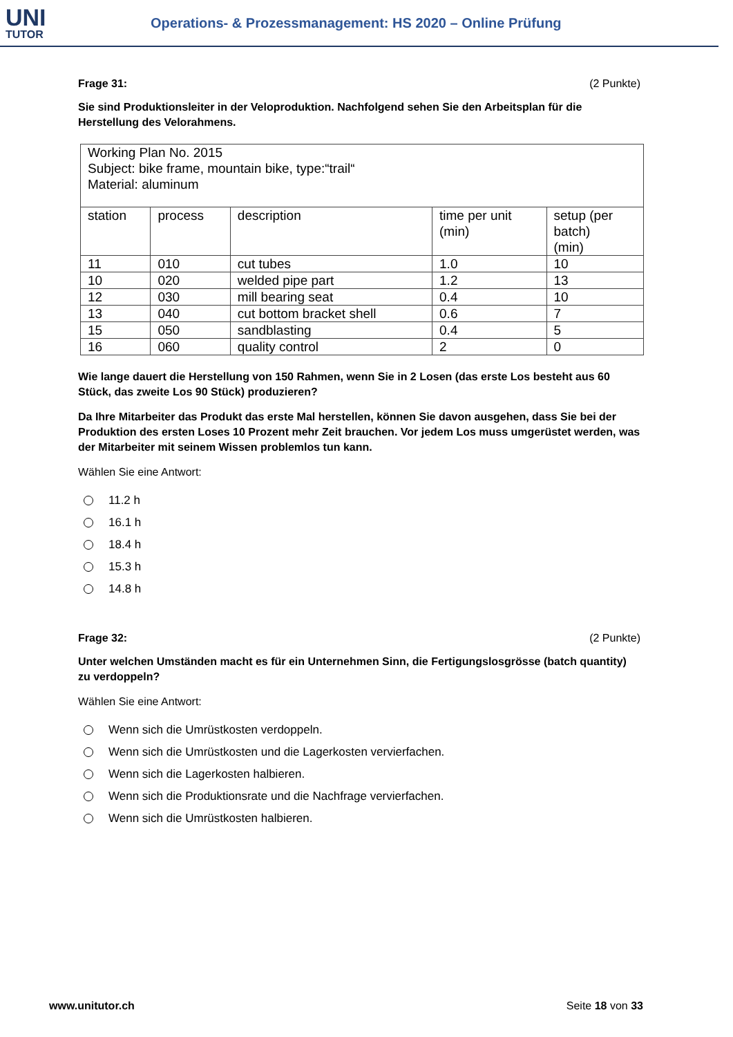UNI
TUTOR
Operations- & Prozessmanagement: HS 2020 – Online Prüfung
Frage 31: (2 Punkte)
Sie sind Produktionsleiter in der Veloproduktion. Nachfolgend sehen Sie den Arbeitsplan für die Herstellung des Velorahmens.
| Working Plan No. 2015 Subject: bike frame, mountain bike, type:“trail“ Material: aluminum | | | | |
| station | process | description | time per unit (min) | setup (per batch) (min) |
| 11 | 010 | cut tubes | 1.0 | 10 |
| 10 | 020 | welded pipe part | 1.2 | 13 |
| 12 | 030 | mill bearing seat | 0.4 | 10 |
| 13 | 040 | cut bottom bracket shell | 0.6 | 7 |
| 15 | 050 | sandblasting | 0.4 | 5 |
| 16 | 060 | quality control | 2 | 0 |
Wie lange dauert die Herstellung von 150 Rahmen, wenn Sie in 2 Losen (das erste Los besteht aus 60 Stück, das zweite Los 90 Stück) produzieren?
Da Ihre Mitarbeiter das Produkt das erste Mal herstellen, können Sie davon ausgehen, dass Sie bei der Produktion des ersten Loses 10 Prozent mehr Zeit brauchen. Vor jedem Los muss umgerüstet werden, was der Mitarbeiter mit seinem Wissen problemlos tun kann.
Wählen Sie eine Antwort:
11.2 h
16.1 h
18.4 h
15.3 h
14.8 h
Frage 32: (2 Punkte)
Unter welchen Umständen macht es für ein Unternehmen Sinn, die Fertigungslosgrösse (batch quantity) zu verdoppeln?
Wählen Sie eine Antwort:
Wenn sich die Umrüstkosten verdoppeln.
Wenn sich die Umrüstkosten und die Lagerkosten vervierfachen.
Wenn sich die Lagerkosten halbieren.
Wenn sich die Produktionsrate und die Nachfrage vervierfachen.
Wenn sich die Umrüstkosten halbieren.
www.unitutor.ch Seite 18 von 33